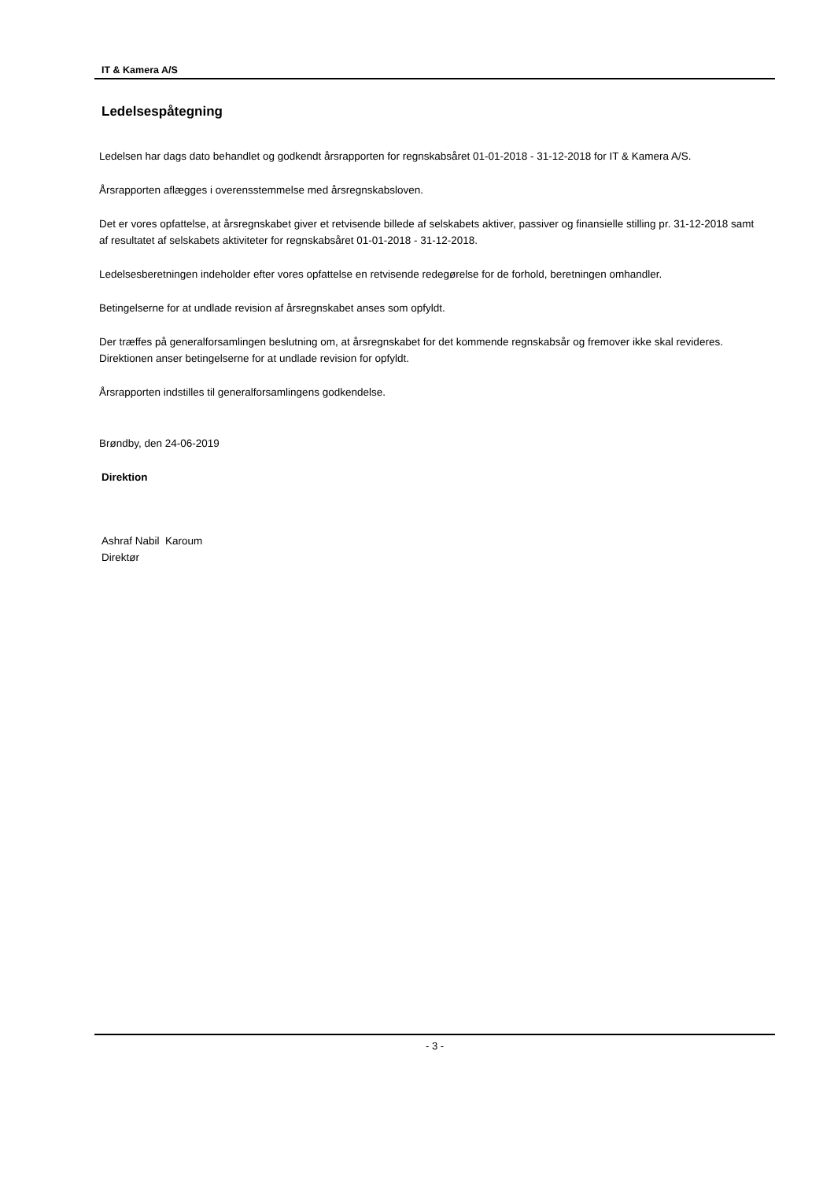IT & Kamera A/S
Ledelsespåtegning
Ledelsen har dags dato behandlet og godkendt årsrapporten for regnskabsåret 01-01-2018 - 31-12-2018 for IT & Kamera A/S.
Årsrapporten aflægges i overensstemmelse med årsregnskabsloven.
Det er vores opfattelse, at årsregnskabet giver et retvisende billede af selskabets aktiver, passiver og finansielle stilling pr. 31-12-2018 samt af resultatet af selskabets aktiviteter for regnskabsåret 01-01-2018 - 31-12-2018.
Ledelsesberetningen indeholder efter vores opfattelse en retvisende redegørelse for de forhold, beretningen omhandler.
Betingelserne for at undlade revision af årsregnskabet anses som opfyldt.
Der træffes på generalforsamlingen beslutning om, at årsregnskabet for det kommende regnskabsår og fremover ikke skal revideres. Direktionen anser betingelserne for at undlade revision for opfyldt.
Årsrapporten indstilles til generalforsamlingens godkendelse.
Brøndby, den 24-06-2019
Direktion
Ashraf Nabil Karoum
Direktør
- 3 -